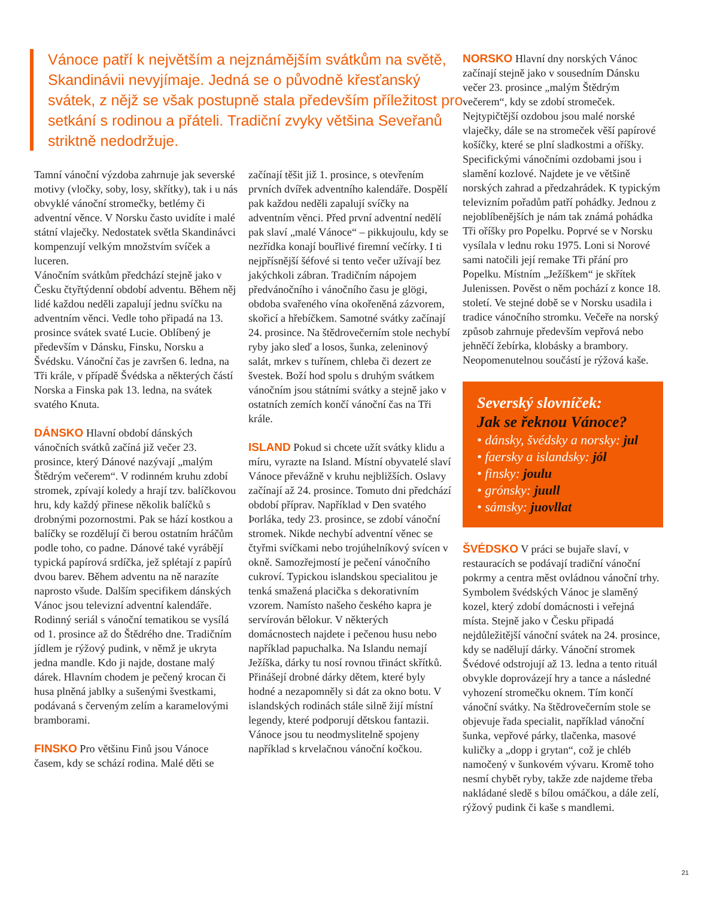Vánoce patří k největším a nejznámějším svátkům na světě, Skandinávii nevyjímaje. Jedná se o původně křesťanský svátek, z nějž se však postupně stala především příležitost pro setkání s rodinou a přáteli. Tradiční zvyky většina Seveřanů striktně nedodržuje.
Tamní vánoční výzdoba zahrnuje jak severské motivy (vločky, soby, losy, skřítky), tak i u nás obvyklé vánoční stromečky, betlémy či adventní věnce. V Norsku často uvidíte i malé státní vlaječky. Nedostatek světla Skandinávci kompenzují velkým množstvím svíček a luceren.
Vánočním svátkům předchází stejně jako v Česku čtyřtýdenní období adventu. Během něj lidé každou neděli zapalují jednu svíčku na adventním věnci. Vedle toho připadá na 13. prosince svátek svaté Lucie. Oblíbený je především v Dánsku, Finsku, Norsku a Švédsku. Vánoční čas je završen 6. ledna, na Tři krále, v případě Švédska a některých částí Norska a Finska pak 13. ledna, na svátek svatého Knuta.
DÁNSKO Hlavní období dánských vánočních svátků začíná již večer 23. prosince, který Dánové nazývají „malým Štědrým večerem“. V rodinném kruhu zdobí stromek, zpívají koledy a hrají tzv. balíčkovou hru, kdy každý přinese několik balíčků s drobnými pozornostmi. Pak se hází kostkou a balíčky se rozdělují či berou ostatním hráčům podle toho, co padne. Dánové také vyrábějí typická papírová srdíčka, jež splétají z papírů dvou barev. Během adventu na ně narazíte naprosto všude. Dalším specifikem dánských Vánoc jsou televizní adventní kalendáře. Rodinný seriál s vánoční tematikou se vysílá od 1. prosince až do Štědrého dne. Tradičním jídlem je rýžový pudink, v němž je ukryta jedna mandle. Kdo ji najde, dostane malý dárek. Hlavním chodem je pečený krocan či husa plněná jablky a sušenými švestkami, podávaná s červeným zelím a karamelovými bramborami.
FINSKO Pro většinu Finů jsou Vánoce časem, kdy se schází rodina. Malé děti se
začínají těšit již 1. prosince, s otevřením prvních dvířek adventního kalendáře. Dospělí pak každou neděli zapalují svíčky na adventním věnci. Před první adventní nedělí pak slaví „malé Vánoce“ – pikkujoulu, kdy se nezřídka konají bouřlivé firemní večírky. I ti nejpřísnější šéfové si tento večer užívají bez jakýchkoli zábran. Tradičním nápojem předvánočního i vánočního času je glögi, obdoba svařeného vína okořeněná zázvorem, skořicí a hřebíčkem. Samotné svátky začínají 24. prosince. Na štědrovečerním stole nechybí ryby jako sleď a losos, šunka, zeleninový salát, mrkev s tuřínem, chleba či dezert ze švestek. Boží hod spolu s druhým svátkem vánočním jsou státními svátky a stejně jako v ostatních zemích končí vánoční čas na Tři krále.
ISLAND Pokud si chcete užít svátky klidu a míru, vyrazte na Island. Místní obyvatelé slaví Vánoce převážně v kruhu nejbližších. Oslavy začínají až 24. prosince. Tomuto dni předchází období příprav. Například v Den svatého Þorláka, tedy 23. prosince, se zdobí vánoční stromek. Nikde nechybí adventní věnec se čtyřmi svíčkami nebo trojúhelníkový svícen v okně. Samozřejmostí je pečení vánočního cukroví. Typickou islandskou specialitou je tenká smažená placička s dekorativním vzorem. Namísto našeho českého kapra je servírován bělokur. V některých domácnostech najdete i pečenou husu nebo například papuchalka. Na Islandu nemají Ježíška, dárky tu nosí rovnou třináct skřítků. Přinášejí drobné dárky dětem, které byly hodné a nezapomněly si dát za okno botu. V islandských rodinách stále silně žijí místní legendy, které podporují dětskou fantazii. Vánoce jsou tu neodmyslitelně spojeny například s krvelačnou vánoční kočkou.
NORSKO Hlavní dny norských Vánoc začínají stejně jako v sousedním Dánsku večer 23. prosince „malým Štědrým večerem“, kdy se zdobí stromeček. Nejtypičtější ozdobou jsou malé norské vlaječky, dále se na stromeček věší papírové košíčky, které se plní sladkostmi a oříšky. Specifickými vánočními ozdobami jsou i slamění kozlové. Najdete je ve většině norských zahrad a předzahrádek. K typickým televizním pořadům patří pohádky. Jednou z nejoblíbenějších je nám tak známá pohádka Tři oříšky pro Popelku. Poprvé se v Norsku vysílala v lednu roku 1975. Loni si Norové sami natočili její remake Tři přání pro Popelku. Místním „Ježíškem“ je skřítek Julenissen. Pověst o něm pochází z konce 18. století. Ve stejné době se v Norsku usadila i tradice vánočního stromku. Večeře na norský způsob zahrnuje především vepřová nebo jehněčí žebírka, klobásky a brambory. Neopomenutelnou součástí je rýžová kaše.
Severský slovníček:
Jak se řeknou Vánoce?
• dánsky, švédsky a norsky: jul
• faersky a islandsky: jól
• finsky: joulu
• grónsky: juull
• sámsky: juovllat
ŠVÉDSKO V práci se bujaře slaví, v restauracích se podávají tradiční vánoční pokrmy a centra měst ovládnou vánoční trhy. Symbolem švédských Vánoc je slaměný kozel, který zdobí domácnosti i veřejná místa. Stejně jako v Česku připadá nejdůležitější vánoční svátek na 24. prosince, kdy se nadělují dárky. Vánoční stromek Švédové odstrojují až 13. ledna a tento rituál obvykle doprovázejí hry a tance a následné vyhození stromečku oknem. Tím končí vánoční svátky. Na štědrovečerním stole se objevuje řada specialit, například vánoční šunka, vepřové párky, tlačenka, masové kuličky a „dopp i grytan“, což je chléb namočený v šunkovém vývaru. Kromě toho nesmí chybět ryby, takže zde najdeme třeba nakládané sledě s bílou omáčkou, a dále zelí, rýžový pudink či kaše s mandlemi.
21